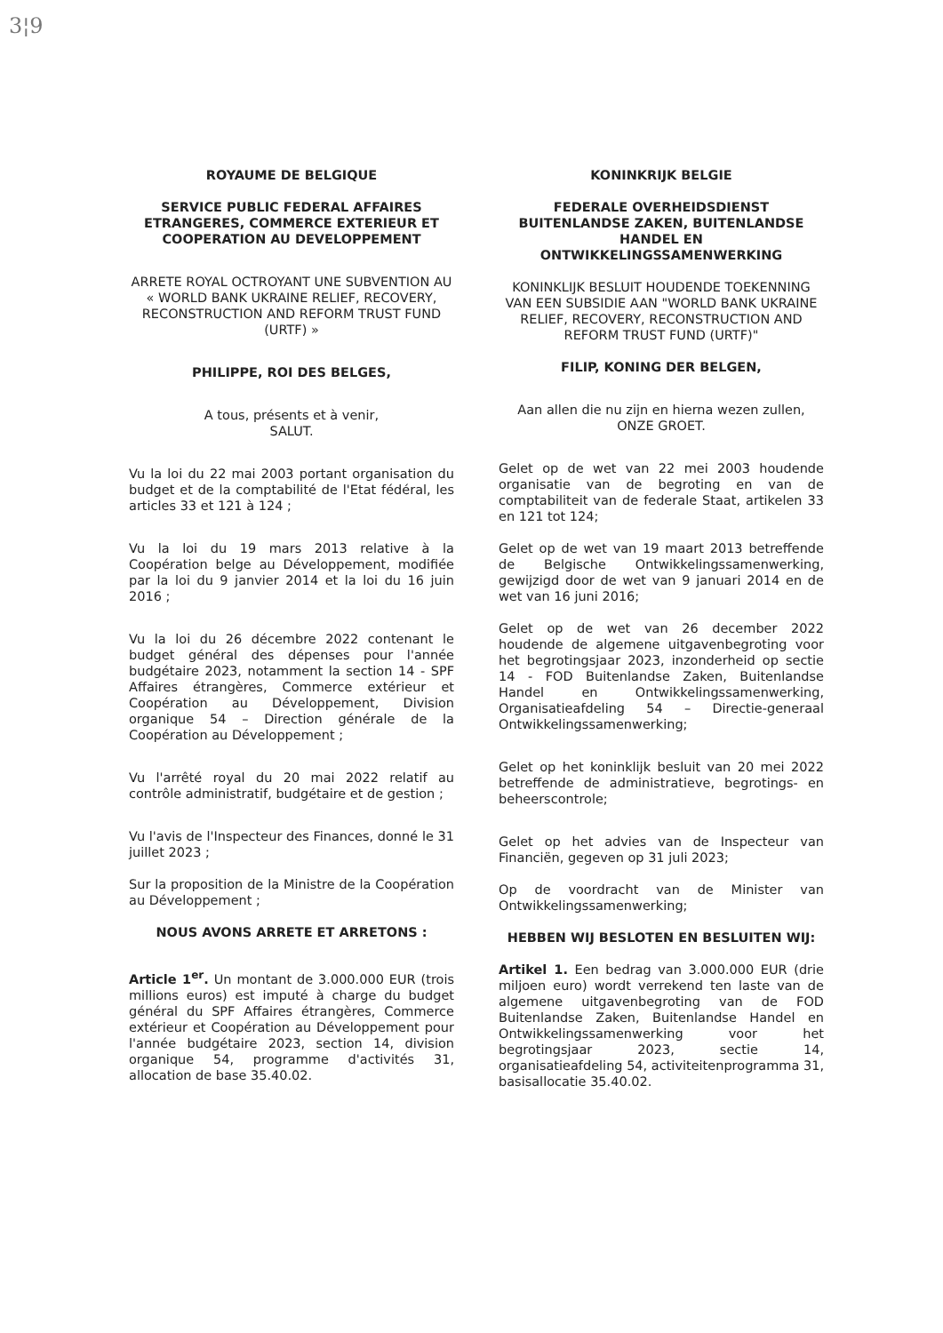3¦9
ROYAUME DE BELGIQUE
SERVICE PUBLIC FEDERAL AFFAIRES ETRANGERES, COMMERCE EXTERIEUR ET COOPERATION AU DEVELOPPEMENT
ARRETE ROYAL OCTROYANT UNE SUBVENTION AU « WORLD BANK UKRAINE RELIEF, RECOVERY, RECONSTRUCTION AND REFORM TRUST FUND (URTF) »
PHILIPPE, ROI DES BELGES,
A tous, présents et à venir,
SALUT.
Vu la loi du 22 mai 2003 portant organisation du budget et de la comptabilité de l'Etat fédéral, les articles 33 et 121 à 124 ;
Vu la loi du 19 mars 2013 relative à la Coopération belge au Développement, modifiée par la loi du 9 janvier 2014 et la loi du 16 juin 2016 ;
Vu la loi du 26 décembre 2022 contenant le budget général des dépenses pour l'année budgétaire 2023, notamment la section 14 - SPF Affaires étrangères, Commerce extérieur et Coopération au Développement, Division organique 54 – Direction générale de la Coopération au Développement ;
Vu l'arrêté royal du 20 mai 2022 relatif au contrôle administratif, budgétaire et de gestion ;
Vu l'avis de l'Inspecteur des Finances, donné le 31 juillet 2023 ;
Sur la proposition de la Ministre de la Coopération au Développement ;
NOUS AVONS ARRETE ET ARRETONS :
Article 1<sup>er</sup>. Un montant de 3.000.000 EUR (trois millions euros) est imputé à charge du budget général du SPF Affaires étrangères, Commerce extérieur et Coopération au Développement pour l'année budgétaire 2023, section 14, division organique 54, programme d'activités 31, allocation de base 35.40.02.
KONINKRIJK BELGIE
FEDERALE OVERHEIDSDIENST BUITENLANDSE ZAKEN, BUITENLANDSE HANDEL EN ONTWIKKELINGSSAMENWERKING
KONINKLIJK BESLUIT HOUDENDE TOEKENNING VAN EEN SUBSIDIE AAN "WORLD BANK UKRAINE RELIEF, RECOVERY, RECONSTRUCTION AND REFORM TRUST FUND (URTF)"
FILIP, KONING DER BELGEN,
Aan allen die nu zijn en hierna wezen zullen,
ONZE GROET.
Gelet op de wet van 22 mei 2003 houdende organisatie van de begroting en van de comptabiliteit van de federale Staat, artikelen 33 en 121 tot 124;
Gelet op de wet van 19 maart 2013 betreffende de Belgische Ontwikkelingssamenwerking, gewijzigd door de wet van 9 januari 2014 en de wet van 16 juni 2016;
Gelet op de wet van 26 december 2022 houdende de algemene uitgavenbegroting voor het begrotingsjaar 2023, inzonderheid op sectie 14 - FOD Buitenlandse Zaken, Buitenlandse Handel en Ontwikkelingssamenwerking, Organisatieafdeling 54 – Directie-generaal Ontwikkelingssamenwerking;
Gelet op het koninklijk besluit van 20 mei 2022 betreffende de administratieve, begrotings- en beheerscontrole;
Gelet op het advies van de Inspecteur van Financiën, gegeven op 31 juli 2023;
Op de voordracht van de Minister van Ontwikkelingssamenwerking;
HEBBEN WIJ BESLOTEN EN BESLUITEN WIJ:
Artikel 1. Een bedrag van 3.000.000 EUR (drie miljoen euro) wordt verrekend ten laste van de algemene uitgavenbegroting van de FOD Buitenlandse Zaken, Buitenlandse Handel en Ontwikkelingssamenwerking voor het begrotingsjaar 2023, sectie 14, organisatieafdeling 54, activiteitenprogramma 31, basisallocatie 35.40.02.